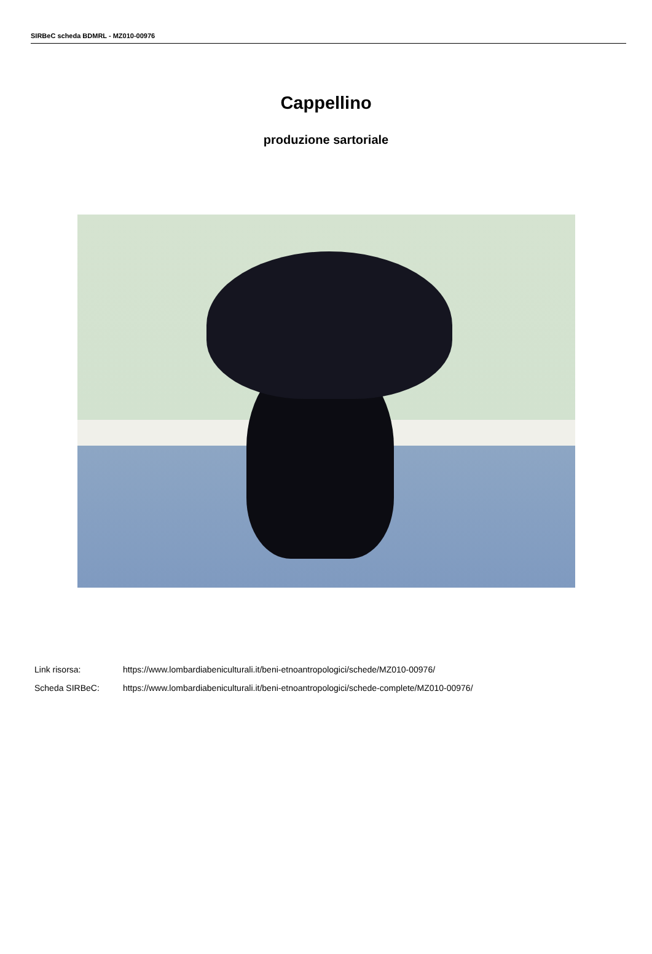SIRBeC scheda BDMRL - MZ010-00976
Cappellino
produzione sartoriale
Link risorsa: https://www.lombardiabeniculturali.it/beni-etnoantropologici/schede/MZ010-00976/
Scheda SIRBeC: https://www.lombardiabeniculturali.it/beni-etnoantropologici/schede-complete/MZ010-00976/